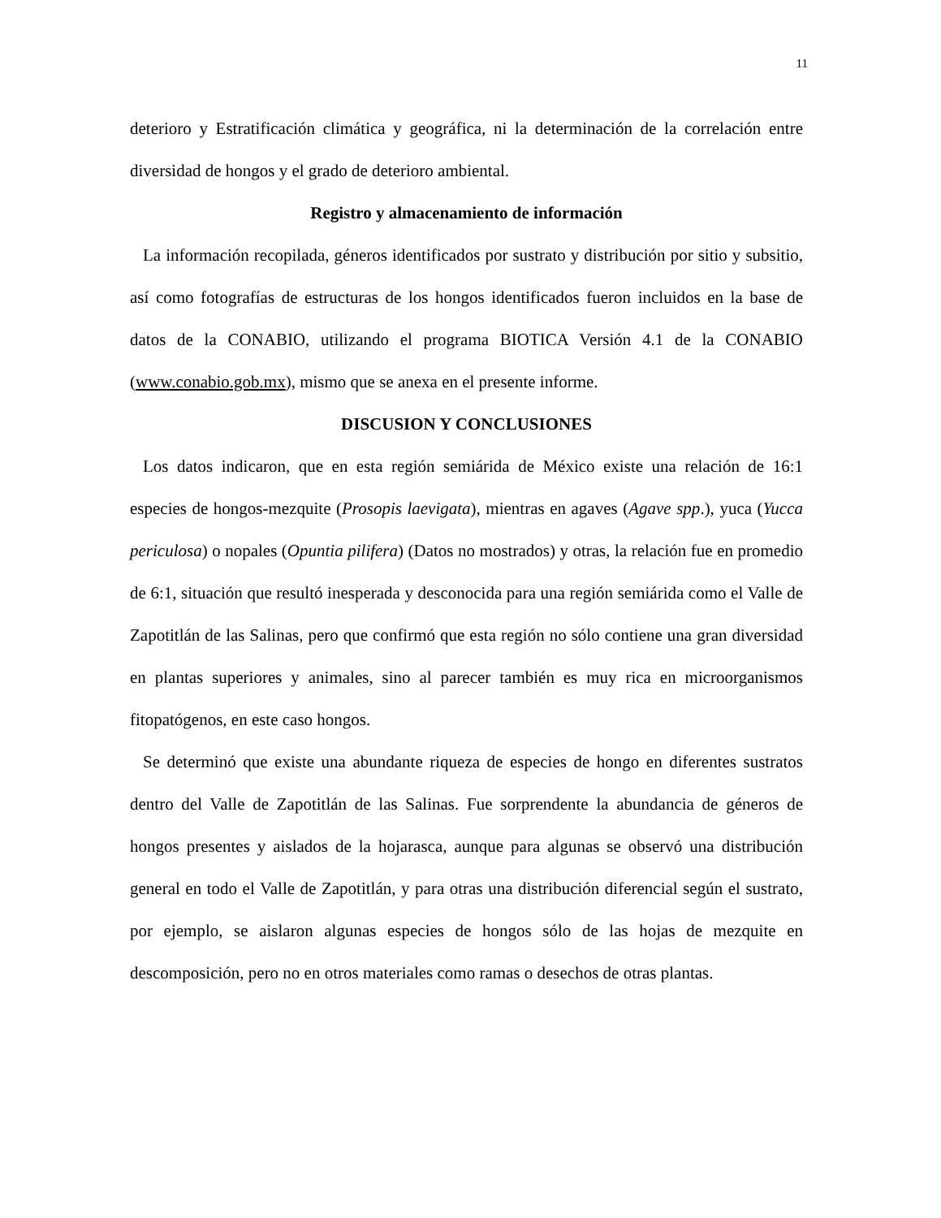11
deterioro y Estratificación climática y geográfica, ni la determinación de la correlación entre diversidad de hongos y el grado de deterioro ambiental.
Registro y almacenamiento de información
La información recopilada, géneros identificados por sustrato y distribución por sitio y subsitio, así como fotografías de estructuras de los hongos identificados fueron incluidos en la base de datos de la CONABIO, utilizando el programa BIOTICA Versión 4.1 de la CONABIO (www.conabio.gob.mx), mismo que se anexa en el presente informe.
DISCUSION Y CONCLUSIONES
Los datos indicaron, que en esta región semiárida de México existe una relación de 16:1 especies de hongos-mezquite (Prosopis laevigata), mientras en agaves (Agave spp.), yuca (Yucca periculosa) o nopales (Opuntia pilifera) (Datos no mostrados) y otras, la relación fue en promedio de 6:1, situación que resultó inesperada y desconocida para una región semiárida como el Valle de Zapotitlán de las Salinas, pero que confirmó que esta región no sólo contiene una gran diversidad en plantas superiores y animales, sino al parecer también es muy rica en microorganismos fitopatógenos, en este caso hongos.
Se determinó que existe una abundante riqueza de especies de hongo en diferentes sustratos dentro del Valle de Zapotitlán de las Salinas. Fue sorprendente la abundancia de géneros de hongos presentes y aislados de la hojarasca, aunque para algunas se observó una distribución general en todo el Valle de Zapotitlán, y para otras una distribución diferencial según el sustrato, por ejemplo, se aislaron algunas especies de hongos sólo de las hojas de mezquite en descomposición, pero no en otros materiales como ramas o desechos de otras plantas.